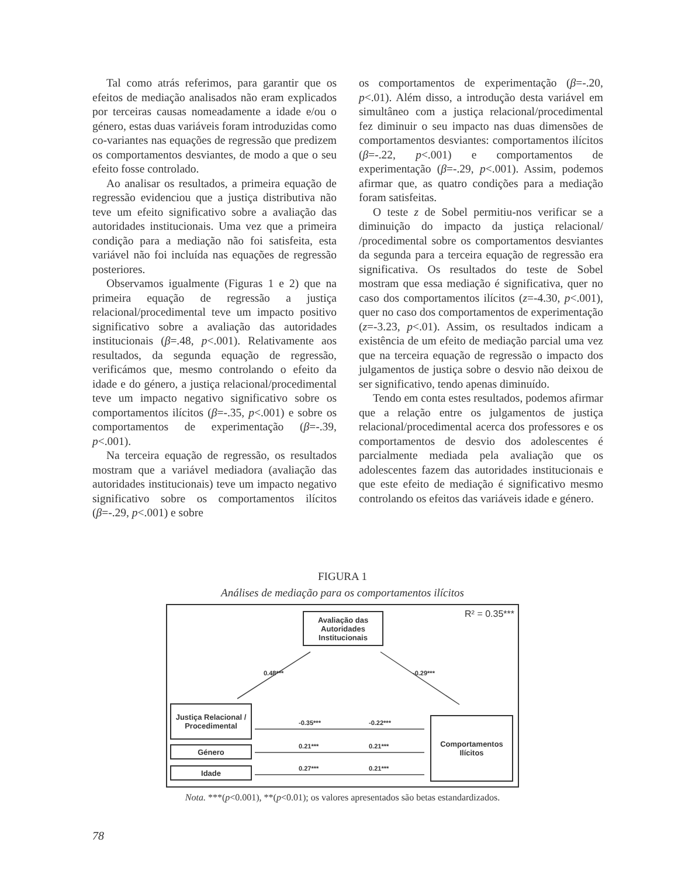Tal como atrás referimos, para garantir que os efeitos de mediação analisados não eram explicados por terceiras causas nomeadamente a idade e/ou o género, estas duas variáveis foram introduzidas como co-variantes nas equações de regressão que predizem os comportamentos desviantes, de modo a que o seu efeito fosse controlado.
Ao analisar os resultados, a primeira equação de regressão evidenciou que a justiça distributiva não teve um efeito significativo sobre a avaliação das autoridades institucionais. Uma vez que a primeira condição para a mediação não foi satisfeita, esta variável não foi incluída nas equações de regressão posteriores.
Observamos igualmente (Figuras 1 e 2) que na primeira equação de regressão a justiça relacional/procedimental teve um impacto positivo significativo sobre a avaliação das autoridades institucionais (β=.48, p<.001). Relativamente aos resultados, da segunda equação de regressão, verificámos que, mesmo controlando o efeito da idade e do género, a justiça relacional/procedimental teve um impacto negativo significativo sobre os comportamentos ilícitos (β=-.35, p<.001) e sobre os comportamentos de experimentação (β=-.39, p<.001).
Na terceira equação de regressão, os resultados mostram que a variável mediadora (avaliação das autoridades institucionais) teve um impacto negativo significativo sobre os comportamentos ilícitos (β=-.29, p<.001) e sobre
os comportamentos de experimentação (β=-.20, p<.01). Além disso, a introdução desta variável em simultâneo com a justiça relacional/procedimental fez diminuir o seu impacto nas duas dimensões de comportamentos desviantes: comportamentos ilícitos (β=-.22, p<.001) e comportamentos de experimentação (β=-.29, p<.001). Assim, podemos afirmar que, as quatro condições para a mediação foram satisfeitas.
O teste z de Sobel permitiu-nos verificar se a diminuição do impacto da justiça relacional/ /procedimental sobre os comportamentos desviantes da segunda para a terceira equação de regressão era significativa. Os resultados do teste de Sobel mostram que essa mediação é significativa, quer no caso dos comportamentos ilícitos (z=-4.30, p<.001), quer no caso dos comportamentos de experimentação (z=-3.23, p<.01). Assim, os resultados indicam a existência de um efeito de mediação parcial uma vez que na terceira equação de regressão o impacto dos julgamentos de justiça sobre o desvio não deixou de ser significativo, tendo apenas diminuído.
Tendo em conta estes resultados, podemos afirmar que a relação entre os julgamentos de justiça relacional/procedimental acerca dos professores e os comportamentos de desvio dos adolescentes é parcialmente mediada pela avaliação que os adolescentes fazem das autoridades institucionais e que este efeito de mediação é significativo mesmo controlando os efeitos das variáveis idade e género.
FIGURA 1
Análises de mediação para os comportamentos ilícitos
Avaliação das Autoridades Institucionais
R² = 0.35***
0.48*** -0.29***
Justiça Relacional / Procedimental
Género
Idade
Comportamentos Ilícitos
-0.35*** -0.22***
0.21*** 0.21***
0.27*** 0.21***
Nota. ***(p<0.001), **(p<0.01); os valores apresentados são betas estandardizados.
78